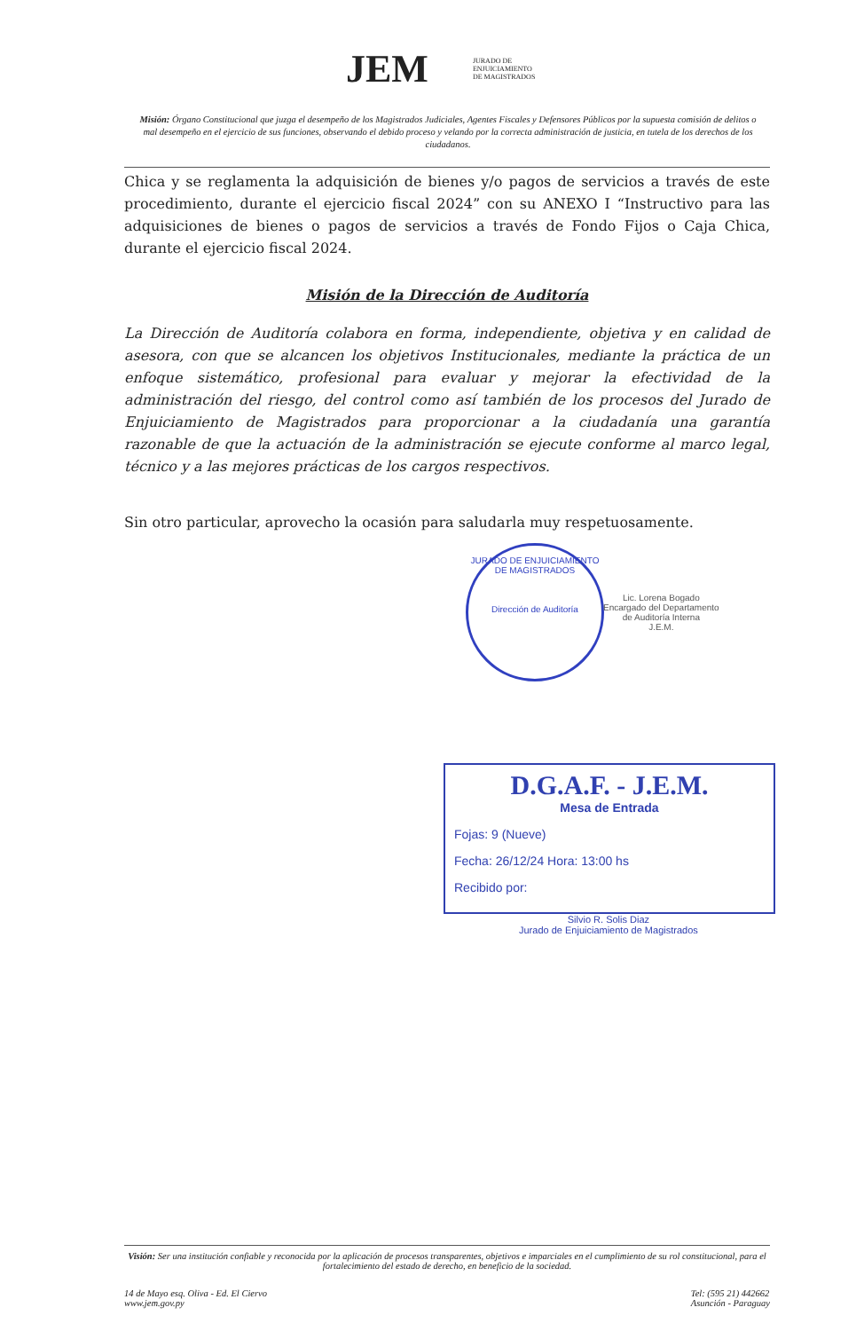JEM JURADO DE
ENJUICIAMIENTO
DE MAGISTRADOS
Misión: Órgano Constitucional que juzga el desempeño de los Magistrados Judiciales, Agentes Fiscales y Defensores Públicos por la supuesta comisión de delitos o mal desempeño en el ejercicio de sus funciones, observando el debido proceso y velando por la correcta administración de justicia, en tutela de los derechos de los ciudadanos.
Chica y se reglamenta la adquisición de bienes y/o pagos de servicios a través de este procedimiento, durante el ejercicio fiscal 2024” con su ANEXO I “Instructivo para las adquisiciones de bienes o pagos de servicios a través de Fondo Fijos o Caja Chica, durante el ejercicio fiscal 2024.
Misión de la Dirección de Auditoría
La Dirección de Auditoría colabora en forma, independiente, objetiva y en calidad de asesora, con que se alcancen los objetivos Institucionales, mediante la práctica de un enfoque sistemático, profesional para evaluar y mejorar la efectividad de la administración del riesgo, del control como así también de los procesos del Jurado de Enjuiciamiento de Magistrados para proporcionar a la ciudadanía una garantía razonable de que la actuación de la administración se ejecute conforme al marco legal, técnico y a las mejores prácticas de los cargos respectivos.
Sin otro particular, aprovecho la ocasión para saludarla muy respetuosamente.
JURADO DE ENJUICIAMIENTO DE MAGISTRADOS
Dirección de Auditoría
Lic. Lorena Bogado
Encargado del Departamento
de Auditoría Interna
J.E.M.
D.G.A.F. - J.E.M.
Mesa de Entrada
Fojas: 9 (Nueve)
Fecha: 26/12/24 Hora: 13:00 hs
Recibido por:
Silvio R. Solis Diaz
Jurado de Enjuiciamiento de Magistrados
Visión: Ser una institución confiable y reconocida por la aplicación de procesos transparentes, objetivos e imparciales en el cumplimiento de su rol constitucional, para el fortalecimiento del estado de derecho, en beneficio de la sociedad.
14 de Mayo esq. Oliva - Ed. El Ciervo
www.jem.gov.py
Tel: (595 21) 442662
Asunción - Paraguay